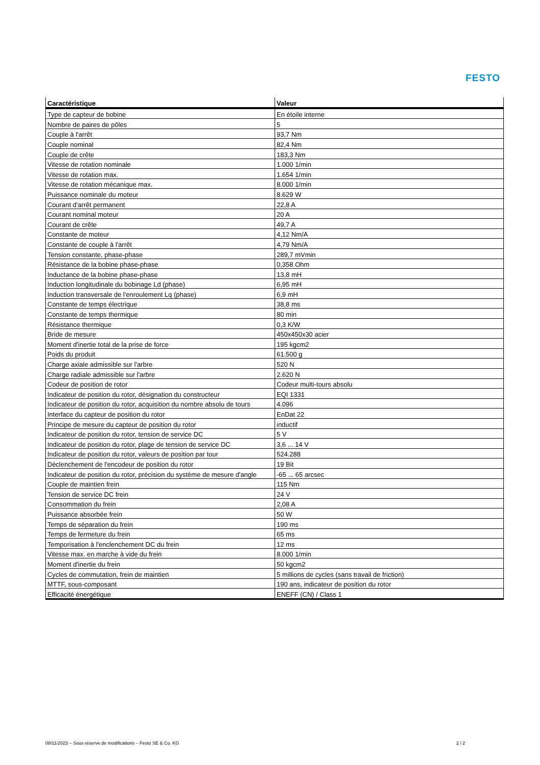FESTO
| Caractéristique | Valeur |
| --- | --- |
| Type de capteur de bobine | En étoile interne |
| Nombre de paires de pôles | 5 |
| Couple à l'arrêt | 93,7 Nm |
| Couple nominal | 82,4 Nm |
| Couple de crête | 183,3 Nm |
| Vitesse de rotation nominale | 1.000 1/min |
| Vitesse de rotation max. | 1.654 1/min |
| Vitesse de rotation mécanique max. | 8.000 1/min |
| Puissance nominale du moteur | 8.629 W |
| Courant d'arrêt permanent | 22,8 A |
| Courant nominal moteur | 20 A |
| Courant de crête | 49,7 A |
| Constante de moteur | 4,12 Nm/A |
| Constante de couple à l'arrêt | 4,79 Nm/A |
| Tension constante, phase-phase | 289,7 mVmin |
| Résistance de la bobine phase-phase | 0,358 Ohm |
| Inductance de la bobine phase-phase | 13,8 mH |
| Induction longitudinale du bobinage Ld (phase) | 6,95 mH |
| Induction transversale de l'enroulement Lq (phase) | 6,9 mH |
| Constante de temps électrique | 38,8 ms |
| Constante de temps thermique | 80 min |
| Résistance thermique | 0,3 K/W |
| Bride de mesure | 450x450x30 acier |
| Moment d'inertie total de la prise de force | 195 kgcm2 |
| Poids du produit | 61.500 g |
| Charge axiale admissible sur l'arbre | 520 N |
| Charge radiale admissible sur l'arbre | 2.620 N |
| Codeur de position de rotor | Codeur multi-tours absolu |
| Indicateur de position du rotor, désignation du constructeur | EQI 1331 |
| Indicateur de position du rotor, acquisition du nombre absolu de tours | 4.096 |
| Interface du capteur de position du rotor | EnDat 22 |
| Principe de mesure du capteur de position du rotor | inductif |
| Indicateur de position du rotor, tension de service DC | 5 V |
| Indicateur de position du rotor, plage de tension de service DC | 3,6 ... 14 V |
| Indicateur de position du rotor, valeurs de position par tour | 524.288 |
| Déclenchement de l'encodeur de position du rotor | 19 Bit |
| Indicateur de position du rotor, précision du système de mesure d'angle | -65 ... 65 arcsec |
| Couple de maintien frein | 115 Nm |
| Tension de service DC frein | 24 V |
| Consommation du frein | 2,08 A |
| Puissance absorbée frein | 50 W |
| Temps de séparation du frein | 190 ms |
| Temps de fermeture du frein | 65 ms |
| Temporisation à l'enclenchement DC du frein | 12 ms |
| Vitesse max. en marche à vide du frein | 8.000 1/min |
| Moment d'inertie du frein | 50 kgcm2 |
| Cycles de commutation, frein de maintien | 5 millions de cycles (sans travail de friction) |
| MTTF, sous-composant | 190 ans, indicateur de position du rotor |
| Efficacité énergétique | ENEFF (CN) / Class 1 |
08/11/2023 – Sous réserve de modifications – Festo SE & Co. KG 2 / 2